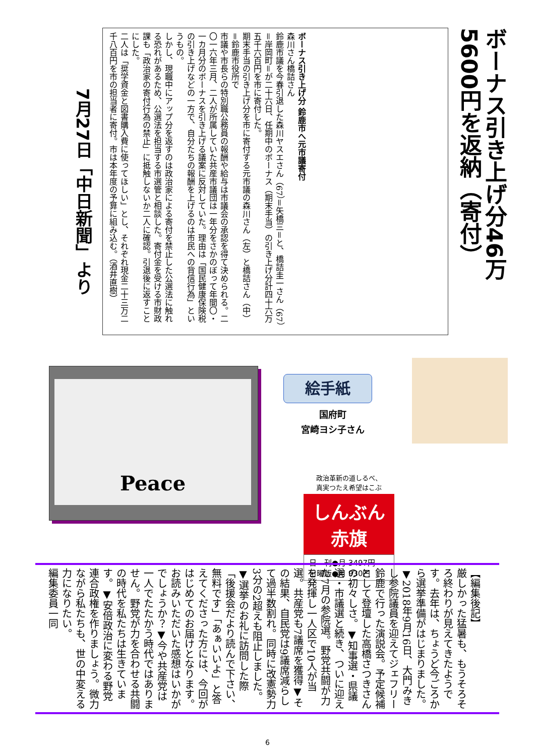ボーナス引き上げ分46万5600円を返納（寄付）
7月27日「中日新聞」より
ボーナス引き上げ分 鈴鹿市へ元市議寄付
森川さん橋詰さん
鈴鹿市議を今春引退した森川ヤスエさん（67）＝矢橋三＝と、橋詰圭一さん（67）＝岸岡町＝が二十六日、任期中のボーナス（期末手当）の引き上げ分計四十六万五千六百円を市に寄付した。
期末手当の引き上げ分を市に寄付する元市議の森川さん（左）と橋詰さん（中）＝鈴鹿市役所で
市議や市長らの特別職公務員の報酬や給与は市議会の承認を得て決められる。二〇一六年三月、二人が所属していた共産市議団は一年分をさかのぼって年間〇・一カ月分のボーナスを引き上げる議案に反対していた。理由は「国民健康保険税の引き上げなどの一方で、自分たちの報酬を上げるのは市民への背信行為」というもの。
しかし、現職中にアップ分を返すのは政治家による寄付を禁止した公選法に触れる恐れがあるため、公選法を担当する市選管と相談した。寄付金を受ける市財政課も「政治家の寄付行為の禁止」に抵触しないか二人に確認。引退後に返すことにした。
二人は「奨学資金と図書購入費に使ってほしい」とし、それぞれ現金二十三万二千八百円を市の担当者に寄付。市は本年度の予算に組み込む。（酒井直樹）
Peace
絵手紙
国府町
宮崎ヨシ子さん
政治革新の道しるべ、
真実つたえ希望はこぶ
しんぶん 赤旗
日　刊●月 3497円
日曜版●月 930円
【編集後記】
厳しかった猛暑も、もうそろそろ終わりが見えてきたようです。去年は、ちょうど今ごろから選挙準備がはじまりました。▼2018年9月16日、大門みきし参院議員を迎えてジェフリー鈴鹿で行った演説会。予定候補として登壇した高橋さつきさんの初々しさ。▼知事選・県議選・市議選と続き、ついに迎えた7月の参院選。野党共闘が力を発揮し一人区で10人が当選。共産党も7議席を獲得▼その結果、自民党は9議席減らして過半数割れ。同時に改憲勢力3分の2超えも阻止しました。▼選挙のお礼に訪問した際「後援会だより読んで下さい、無料です」「あぁいいよ」と答えてくださった方には、今回がはじめてのお届けとなります。お読みいただいた感想はいかがでしょうか？▼今や共産党は一人でたたかう時代ではありません。野党が力を合わせる共闘の時代を私たちは生きています。▼安倍政治に変わる野党連合政権を作りましょう。微力ながら私たちも、世の中変える力になりたい。
編集委員一同
6